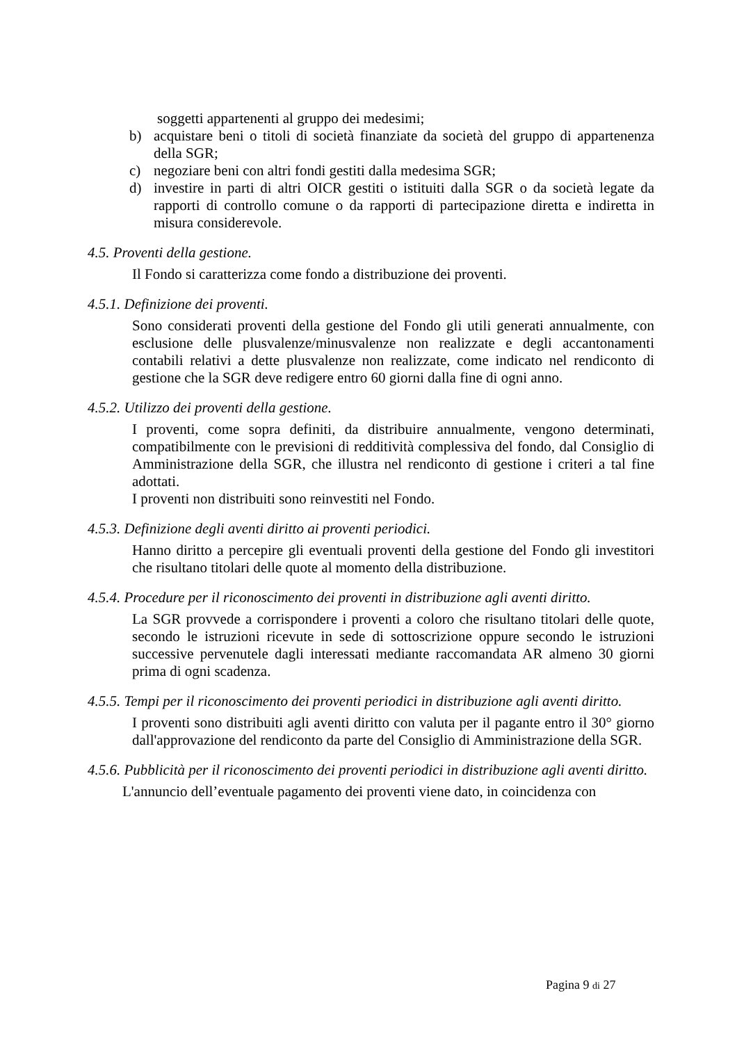soggetti appartenenti al gruppo dei medesimi;
b) acquistare beni o titoli di società finanziate da società del gruppo di appartenenza della SGR;
c) negoziare beni con altri fondi gestiti dalla medesima SGR;
d) investire in parti di altri OICR gestiti o istituiti dalla SGR o da società legate da rapporti di controllo comune o da rapporti di partecipazione diretta e indiretta in misura considerevole.
4.5. Proventi della gestione.
Il Fondo si caratterizza come fondo a distribuzione dei proventi.
4.5.1. Definizione dei proventi.
Sono considerati proventi della gestione del Fondo gli utili generati annualmente, con esclusione delle plusvalenze/minusvalenze non realizzate e degli accantonamenti contabili relativi a dette plusvalenze non realizzate, come indicato nel rendiconto di gestione che la SGR deve redigere entro 60 giorni dalla fine di ogni anno.
4.5.2. Utilizzo dei proventi della gestione.
I proventi, come sopra definiti, da distribuire annualmente, vengono determinati, compatibilmente con le previsioni di redditività complessiva del fondo, dal Consiglio di Amministrazione della SGR, che illustra nel rendiconto di gestione i criteri a tal fine adottati.
I proventi non distribuiti sono reinvestiti nel Fondo.
4.5.3. Definizione degli aventi diritto ai proventi periodici.
Hanno diritto a percepire gli eventuali proventi della gestione del Fondo gli investitori che risultano titolari delle quote al momento della distribuzione.
4.5.4. Procedure per il riconoscimento dei proventi in distribuzione agli aventi diritto.
La SGR provvede a corrispondere i proventi a coloro che risultano titolari delle quote, secondo le istruzioni ricevute in sede di sottoscrizione oppure secondo le istruzioni successive pervenutele dagli interessati mediante raccomandata AR almeno 30 giorni prima di ogni scadenza.
4.5.5. Tempi per il riconoscimento dei proventi periodici in distribuzione agli aventi diritto.
I proventi sono distribuiti agli aventi diritto con valuta per il pagante entro il 30° giorno dall'approvazione del rendiconto da parte del Consiglio di Amministrazione della SGR.
4.5.6. Pubblicità per il riconoscimento dei proventi periodici in distribuzione agli aventi diritto.
L'annuncio dell’eventuale pagamento dei proventi viene dato, in coincidenza con
Pagina 9 di 27